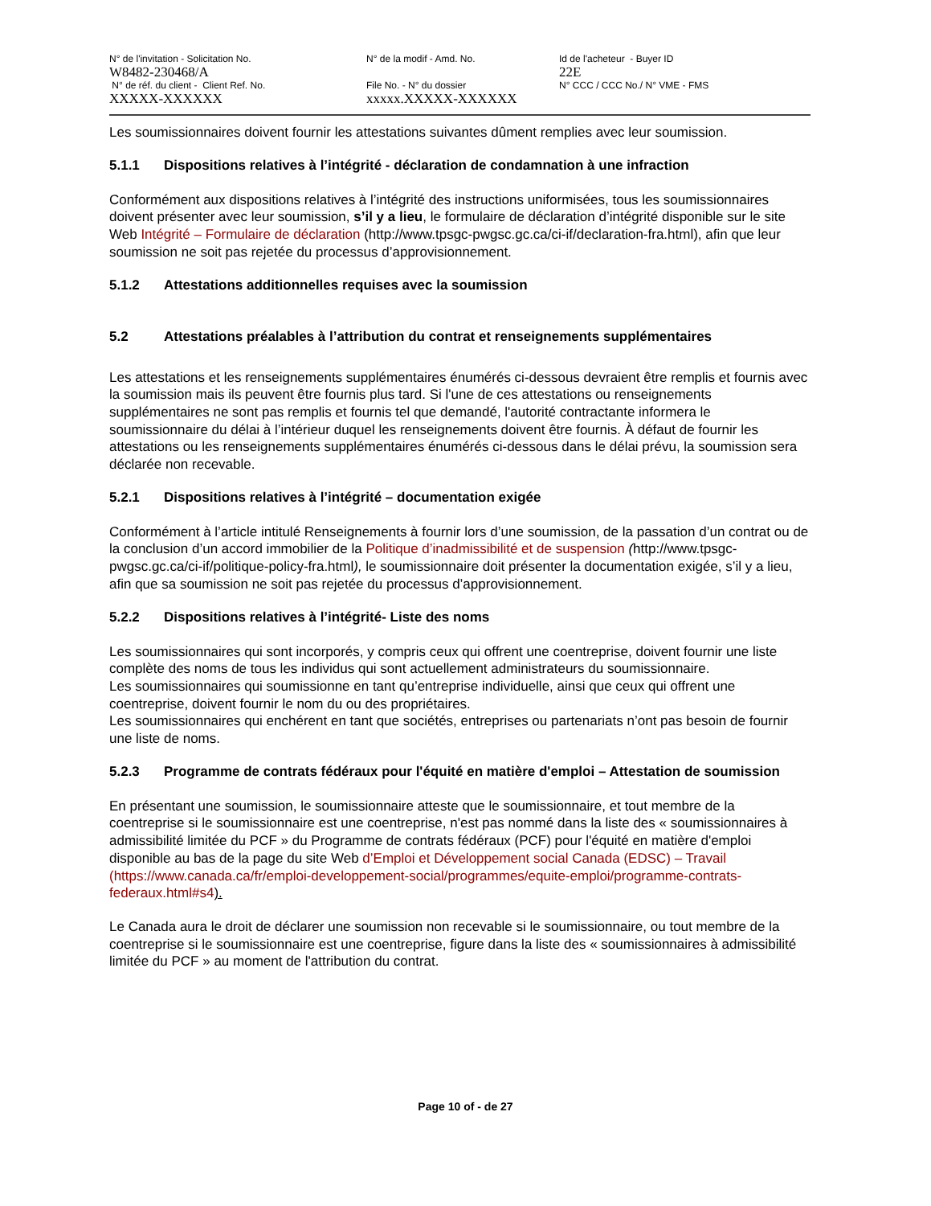N° de l'invitation - Solicitation No.
W8482-230468/A
N° de réf. du client - Client Ref. No.
XXXXX-XXXXXX
N° de la modif - Amd. No.
File No. - N° du dossier
xxxxx.XXXXX-XXXXXX
Id de l'acheteur - Buyer ID
22E
N° CCC / CCC No./ N° VME - FMS
Les soumissionnaires doivent fournir les attestations suivantes dûment remplies avec leur soumission.
5.1.1 Dispositions relatives à l’intégrité - déclaration de condamnation à une infraction
Conformément aux dispositions relatives à l’intégrité des instructions uniformisées, tous les soumissionnaires doivent présenter avec leur soumission, s’il y a lieu, le formulaire de déclaration d’intégrité disponible sur le site Web Intégrité – Formulaire de déclaration (http://www.tpsgc-pwgsc.gc.ca/ci-if/declaration-fra.html), afin que leur soumission ne soit pas rejetée du processus d’approvisionnement.
5.1.2 Attestations additionnelles requises avec la soumission
5.2 Attestations préalables à l’attribution du contrat et renseignements supplémentaires
Les attestations et les renseignements supplémentaires énumérés ci-dessous devraient être remplis et fournis avec la soumission mais ils peuvent être fournis plus tard. Si l'une de ces attestations ou renseignements supplémentaires ne sont pas remplis et fournis tel que demandé, l'autorité contractante informera le soumissionnaire du délai à l’intérieur duquel les renseignements doivent être fournis. À défaut de fournir les attestations ou les renseignements supplémentaires énumérés ci-dessous dans le délai prévu, la soumission sera déclarée non recevable.
5.2.1 Dispositions relatives à l’intégrité – documentation exigée
Conformément à l’article intitulé Renseignements à fournir lors d’une soumission, de la passation d’un contrat ou de la conclusion d’un accord immobilier de la Politique d’inadmissibilité et de suspension (http://www.tpsgc-pwgsc.gc.ca/ci-if/politique-policy-fra.html), le soumissionnaire doit présenter la documentation exigée, s’il y a lieu, afin que sa soumission ne soit pas rejetée du processus d’approvisionnement.
5.2.2 Dispositions relatives à l’intégrité- Liste des noms
Les soumissionnaires qui sont incorporés, y compris ceux qui offrent une coentreprise, doivent fournir une liste complète des noms de tous les individus qui sont actuellement administrateurs du soumissionnaire.
Les soumissionnaires qui soumissionne en tant qu’entreprise individuelle, ainsi que ceux qui offrent une coentreprise, doivent fournir le nom du ou des propriétaires.
Les soumissionnaires qui enchérent en tant que sociétés, entreprises ou partenariats n’ont pas besoin de fournir une liste de noms.
5.2.3 Programme de contrats fédéraux pour l'équité en matière d'emploi – Attestation de soumission
En présentant une soumission, le soumissionnaire atteste que le soumissionnaire, et tout membre de la coentreprise si le soumissionnaire est une coentreprise, n'est pas nommé dans la liste des « soumissionnaires à admissibilité limitée du PCF » du Programme de contrats fédéraux (PCF) pour l'équité en matière d'emploi disponible au bas de la page du site Web d’Emploi et Développement social Canada (EDSC) – Travail (https://www.canada.ca/fr/emploi-developpement-social/programmes/equite-emploi/programme-contrats-federaux.html#s4).
Le Canada aura le droit de déclarer une soumission non recevable si le soumissionnaire, ou tout membre de la coentreprise si le soumissionnaire est une coentreprise, figure dans la liste des « soumissionnaires à admissibilité limitée du PCF » au moment de l'attribution du contrat.
Page 10 of - de 27